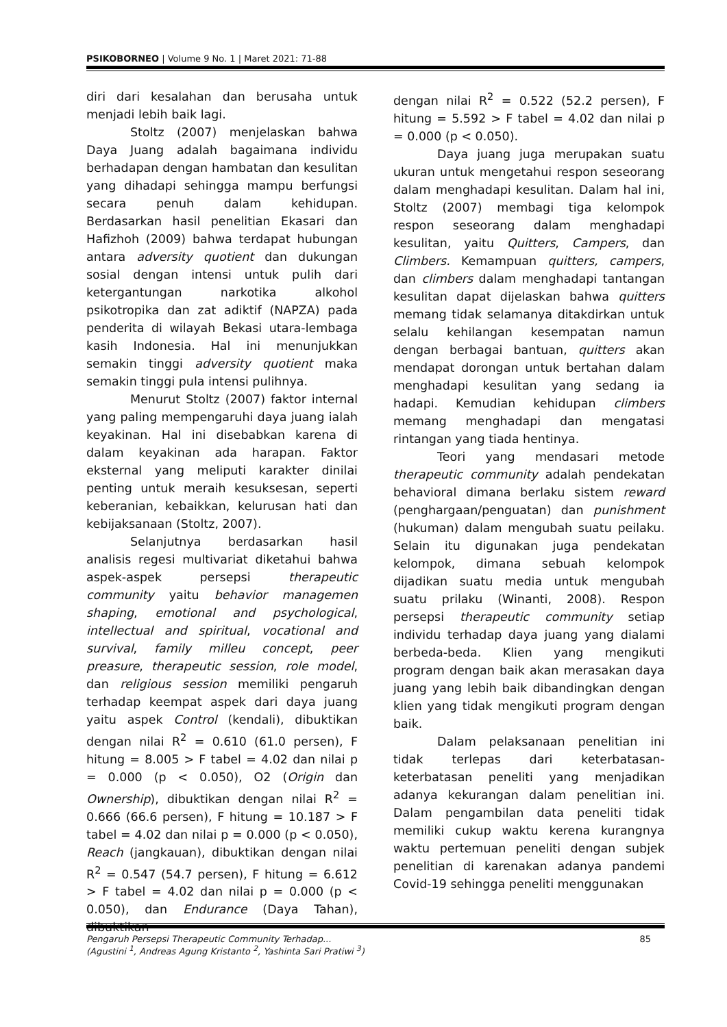PSIKOBORNEO | Volume 9 No. 1 | Maret 2021: 71-88
diri dari kesalahan dan berusaha untuk menjadi lebih baik lagi.
Stoltz (2007) menjelaskan bahwa Daya Juang adalah bagaimana individu berhadapan dengan hambatan dan kesulitan yang dihadapi sehingga mampu berfungsi secara penuh dalam kehidupan. Berdasarkan hasil penelitian Ekasari dan Hafizhoh (2009) bahwa terdapat hubungan antara adversity quotient dan dukungan sosial dengan intensi untuk pulih dari ketergantungan narkotika alkohol psikotropika dan zat adiktif (NAPZA) pada penderita di wilayah Bekasi utara-lembaga kasih Indonesia. Hal ini menunjukkan semakin tinggi adversity quotient maka semakin tinggi pula intensi pulihnya.
Menurut Stoltz (2007) faktor internal yang paling mempengaruhi daya juang ialah keyakinan. Hal ini disebabkan karena di dalam keyakinan ada harapan. Faktor eksternal yang meliputi karakter dinilai penting untuk meraih kesuksesan, seperti keberanian, kebaikkan, kelurusan hati dan kebijaksanaan (Stoltz, 2007).
Selanjutnya berdasarkan hasil analisis regesi multivariat diketahui bahwa aspek-aspek persepsi therapeutic community yaitu behavior managemen shaping, emotional and psychological, intellectual and spiritual, vocational and survival, family milleu concept, peer preasure, therapeutic session, role model, dan religious session memiliki pengaruh terhadap keempat aspek dari daya juang yaitu aspek Control (kendali), dibuktikan dengan nilai R<sup>2</sup> = 0.610 (61.0 persen), F hitung = 8.005 > F tabel = 4.02 dan nilai p = 0.000 (p < 0.050), O2 (Origin dan Ownership), dibuktikan dengan nilai R<sup>2</sup> = 0.666 (66.6 persen), F hitung = 10.187 > F tabel = 4.02 dan nilai p = 0.000 (p < 0.050), Reach (jangkauan), dibuktikan dengan nilai R<sup>2</sup> = 0.547 (54.7 persen), F hitung = 6.612 > F tabel = 4.02 dan nilai p = 0.000 (p < 0.050), dan Endurance (Daya Tahan), dibuktikan
dengan nilai R<sup>2</sup> = 0.522 (52.2 persen), F hitung = 5.592 > F tabel = 4.02 dan nilai p = 0.000 (p < 0.050).
Daya juang juga merupakan suatu ukuran untuk mengetahui respon seseorang dalam menghadapi kesulitan. Dalam hal ini, Stoltz (2007) membagi tiga kelompok respon seseorang dalam menghadapi kesulitan, yaitu Quitters, Campers, dan Climbers. Kemampuan quitters, campers, dan climbers dalam menghadapi tantangan kesulitan dapat dijelaskan bahwa quitters memang tidak selamanya ditakdirkan untuk selalu kehilangan kesempatan namun dengan berbagai bantuan, quitters akan mendapat dorongan untuk bertahan dalam menghadapi kesulitan yang sedang ia hadapi. Kemudian kehidupan climbers memang menghadapi dan mengatasi rintangan yang tiada hentinya.
Teori yang mendasari metode therapeutic community adalah pendekatan behavioral dimana berlaku sistem reward (penghargaan/penguatan) dan punishment (hukuman) dalam mengubah suatu peilaku. Selain itu digunakan juga pendekatan kelompok, dimana sebuah kelompok dijadikan suatu media untuk mengubah suatu prilaku (Winanti, 2008). Respon persepsi therapeutic community setiap individu terhadap daya juang yang dialami berbeda-beda. Klien yang mengikuti program dengan baik akan merasakan daya juang yang lebih baik dibandingkan dengan klien yang tidak mengikuti program dengan baik.
Dalam pelaksanaan penelitian ini tidak terlepas dari keterbatasan-keterbatasan peneliti yang menjadikan adanya kekurangan dalam penelitian ini. Dalam pengambilan data peneliti tidak memiliki cukup waktu kerena kurangnya waktu pertemuan peneliti dengan subjek penelitian di karenakan adanya pandemi Covid-19 sehingga peneliti menggunakan
85 Pengaruh Persepsi Therapeutic Community Terhadap...
(Agustini <sup>1</sup>, Andreas Agung Kristanto <sup>2</sup>, Yashinta Sari Pratiwi <sup>3</sup>)